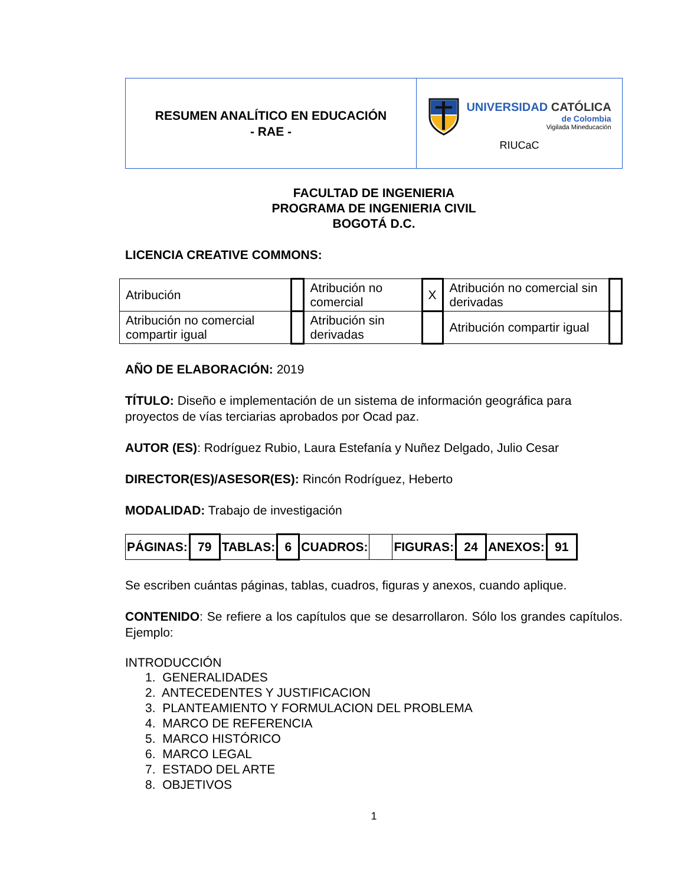| RESUMEN ANALÍTICO EN EDUCACIÓN - RAE - | UNIVERSIDAD CATÓLICA de Colombia Vigilada Mineducación RIUCaC |
FACULTAD DE INGENIERIA
PROGRAMA DE INGENIERIA CIVIL
BOGOTÁ D.C.
LICENCIA CREATIVE COMMONS:
| Atribución | | Atribución no comercial | X | Atribución no comercial sin derivadas | |
| Atribución no comercial compartir igual | | Atribución sin derivadas | | Atribución compartir igual | |
AÑO DE ELABORACIÓN: 2019
TÍTULO: Diseño e implementación de un sistema de información geográfica para proyectos de vías terciarias aprobados por Ocad paz.
AUTOR (ES): Rodríguez Rubio, Laura Estefanía y Nuñez Delgado, Julio Cesar
DIRECTOR(ES)/ASESOR(ES): Rincón Rodríguez, Heberto
MODALIDAD: Trabajo de investigación
| PÁGINAS: | 79 | TABLAS: | 6 | CUADROS: | | FIGURAS: | 24 | ANEXOS: | 91 |
Se escriben cuántas páginas, tablas, cuadros, figuras y anexos, cuando aplique.
CONTENIDO: Se refiere a los capítulos que se desarrollaron. Sólo los grandes capítulos. Ejemplo:
INTRODUCCIÓN
1. GENERALIDADES
2. ANTECEDENTES Y JUSTIFICACION
3. PLANTEAMIENTO Y FORMULACION DEL PROBLEMA
4. MARCO DE REFERENCIA
5. MARCO HISTÓRICO
6. MARCO LEGAL
7. ESTADO DEL ARTE
8. OBJETIVOS
1